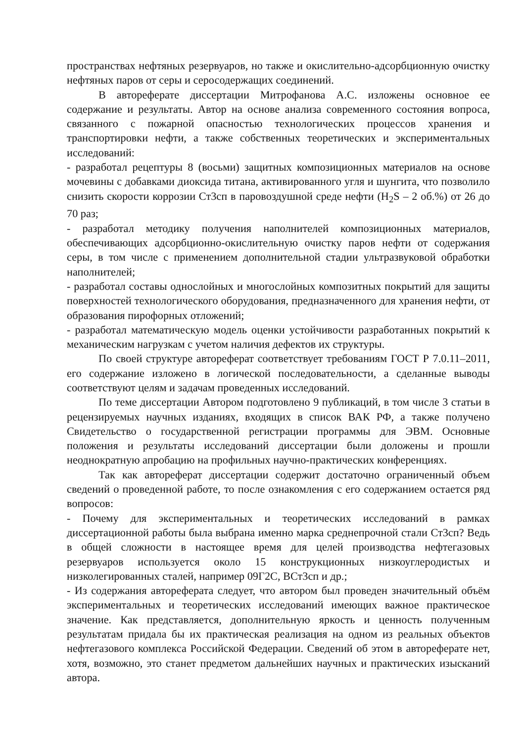пространствах нефтяных резервуаров, но также и окислительно-адсорбционную очистку нефтяных паров от серы и серосодержащих соединений.
В автореферате диссертации Митрофанова А.С. изложены основное ее содержание и результаты. Автор на основе анализа современного состояния вопроса, связанного с пожарной опасностью технологических процессов хранения и транспортировки нефти, а также собственных теоретических и экспериментальных исследований:
- разработал рецептуры 8 (восьми) защитных композиционных материалов на основе мочевины с добавками диоксида титана, активированного угля и шунгита, что позволило снизить скорости коррозии Ст3сп в паровоздушной среде нефти (H<sub>2</sub>S – 2 об.%) от 26 до 70 раз;
- разработал методику получения наполнителей композиционных материалов, обеспечивающих адсорбционно-окислительную очистку паров нефти от содержания серы, в том числе с применением дополнительной стадии ультразвуковой обработки наполнителей;
- разработал составы однослойных и многослойных композитных покрытий для защиты поверхностей технологического оборудования, предназначенного для хранения нефти, от образования пирофорных отложений;
- разработал математическую модель оценки устойчивости разработанных покрытий к механическим нагрузкам с учетом наличия дефектов их структуры.
По своей структуре автореферат соответствует требованиям ГОСТ Р 7.0.11–2011, его содержание изложено в логической последовательности, а сделанные выводы соответствуют целям и задачам проведенных исследований.
По теме диссертации Автором подготовлено 9 публикаций, в том числе 3 статьи в рецензируемых научных изданиях, входящих в список ВАК РФ, а также получено Свидетельство о государственной регистрации программы для ЭВМ. Основные положения и результаты исследований диссертации были доложены и прошли неоднократную апробацию на профильных научно-практических конференциях.
Так как автореферат диссертации содержит достаточно ограниченный объем сведений о проведенной работе, то после ознакомления с его содержанием остается ряд вопросов:
- Почему для экспериментальных и теоретических исследований в рамках диссертационной работы была выбрана именно марка среднепрочной стали Ст3сп? Ведь в общей сложности в настоящее время для целей производства нефтегазовых резервуаров используется около 15 конструкционных низкоуглеродистых и низколегированных сталей, например 09Г2С, ВСт3сп и др.;
- Из содержания автореферата следует, что автором был проведен значительный объём экспериментальных и теоретических исследований имеющих важное практическое значение. Как представляется, дополнительную яркость и ценность полученным результатам придала бы их практическая реализация на одном из реальных объектов нефтегазового комплекса Российской Федерации. Сведений об этом в автореферате нет, хотя, возможно, это станет предметом дальнейших научных и практических изысканий автора.